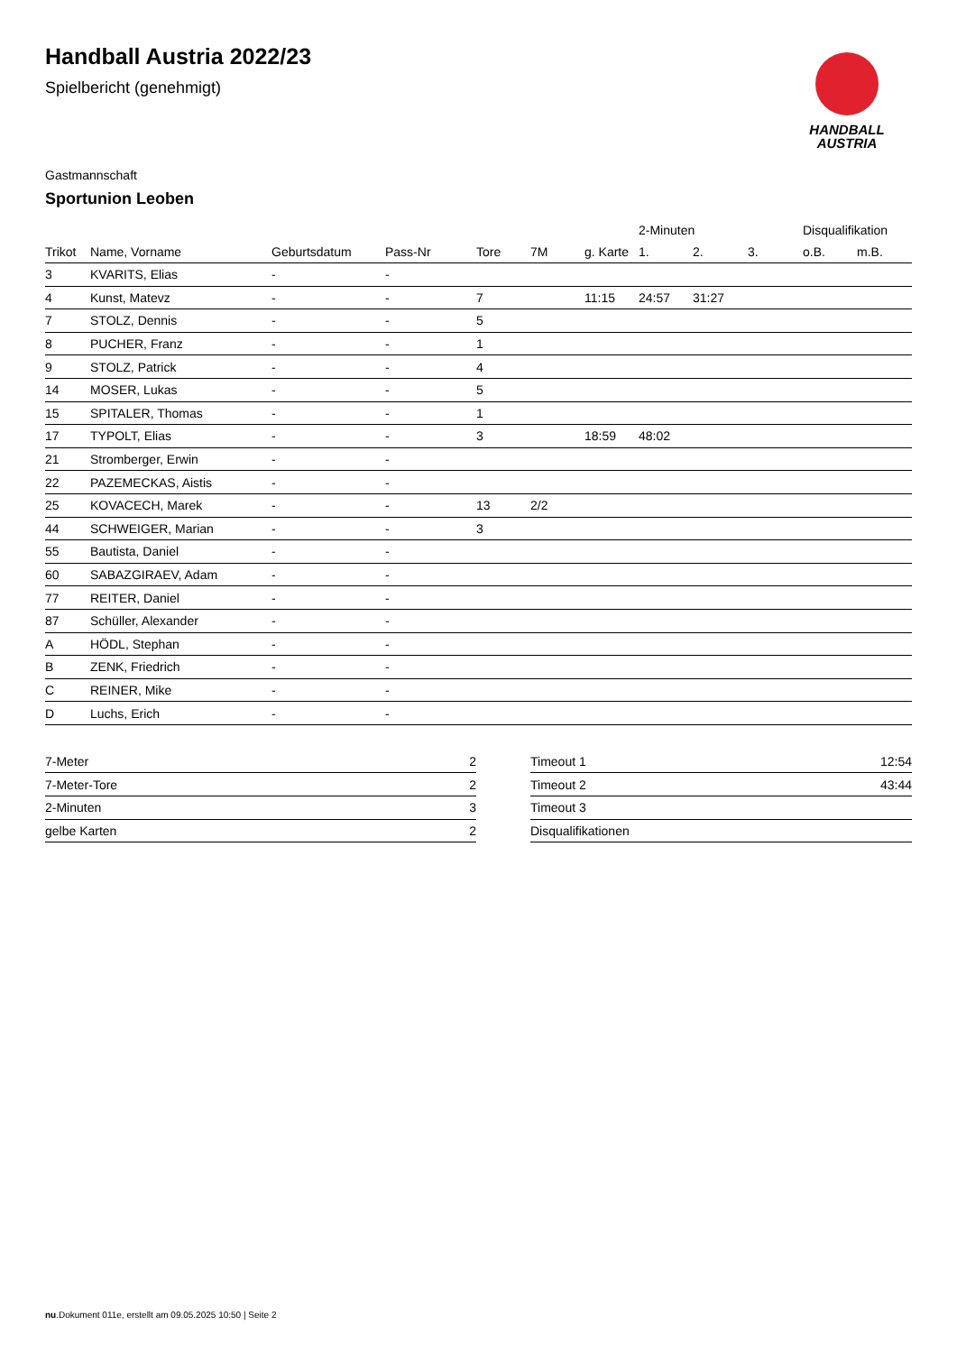Handball Austria 2022/23
Spielbericht (genehmigt)
HANDBALL
AUSTRIA
Gastmannschaft
Sportunion Leoben
| | | | | | | | 2-Minuten | | | Disqualifikation | |
| --- | --- | --- | --- | --- | --- | --- | --- | --- | --- | --- | --- |
| Trikot | Name, Vorname | Geburtsdatum | Pass-Nr | Tore | 7M | g. Karte | 1. | 2. | 3. | o.B. | m.B. |
| 3 | KVARITS, Elias | - | - | | | | | | | | |
| 4 | Kunst, Matevz | - | - | 7 | | 11:15 | 24:57 | 31:27 | | | |
| 7 | STOLZ, Dennis | - | - | 5 | | | | | | | |
| 8 | PUCHER, Franz | - | - | 1 | | | | | | | |
| 9 | STOLZ, Patrick | - | - | 4 | | | | | | | |
| 14 | MOSER, Lukas | - | - | 5 | | | | | | | |
| 15 | SPITALER, Thomas | - | - | 1 | | | | | | | |
| 17 | TYPOLT, Elias | - | - | 3 | | 18:59 | 48:02 | | | | |
| 21 | Stromberger, Erwin | - | - | | | | | | | | |
| 22 | PAZEMECKAS, Aistis | - | - | | | | | | | | |
| 25 | KOVACECH, Marek | - | - | 13 | 2/2 | | | | | | |
| 44 | SCHWEIGER, Marian | - | - | 3 | | | | | | | |
| 55 | Bautista, Daniel | - | - | | | | | | | | |
| 60 | SABAZGIRAEV, Adam | - | - | | | | | | | | |
| 77 | REITER, Daniel | - | - | | | | | | | | |
| 87 | Schüller, Alexander | - | - | | | | | | | | |
| A | HÖDL, Stephan | - | - | | | | | | | | |
| B | ZENK, Friedrich | - | - | | | | | | | | |
| C | REINER, Mike | - | - | | | | | | | | |
| D | Luchs, Erich | - | - | | | | | | | | |
| 7-Meter | 2 |
| 7-Meter-Tore | 2 |
| 2-Minuten | 3 |
| gelbe Karten | 2 |
| Timeout 1 | 12:54 |
| Timeout 2 | 43:44 |
| Timeout 3 | |
| Disqualifikationen | |
nu.Dokument 011e, erstellt am 09.05.2025 10:50 | Seite 2